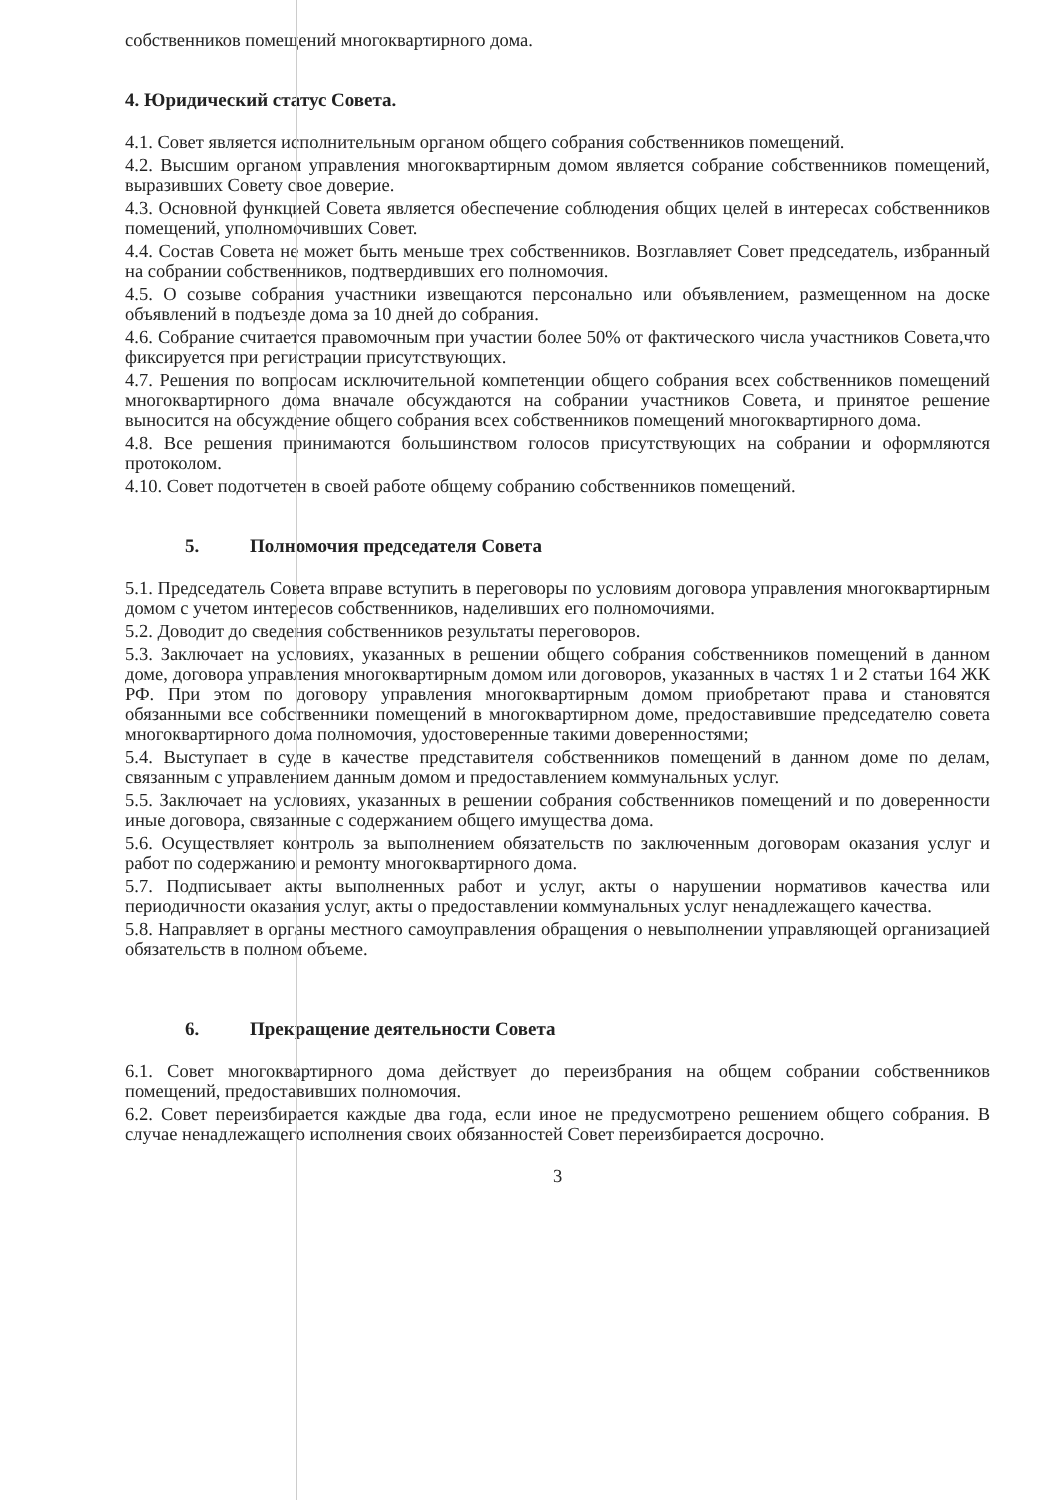собственников помещений многоквартирного дома.
4. Юридический статус Совета.
4.1. Совет является исполнительным органом общего собрания собственников помещений.
4.2. Высшим органом управления многоквартирным домом является собрание собственников помещений, выразивших Совету свое доверие.
4.3. Основной функцией Совета является обеспечение соблюдения общих целей в интересах собственников помещений, уполномочивших Совет.
4.4. Состав Совета не может быть меньше трех собственников. Возглавляет Совет председатель, избранный на собрании собственников, подтвердивших его полномочия.
4.5. О созыве собрания участники извещаются персонально или объявлением, размещенном на доске объявлений в подъезде дома за 10 дней до собрания.
4.6. Собрание считается правомочным при участии более 50% от фактического числа участников Совета,что фиксируется при регистрации присутствующих.
4.7. Решения по вопросам исключительной компетенции общего собрания всех собственников помещений многоквартирного дома вначале обсуждаются на собрании участников Совета, и принятое решение выносится на обсуждение общего собрания всех собственников помещений многоквартирного дома.
4.8. Все решения принимаются большинством голосов присутствующих на собрании и оформляются протоколом.
4.10. Совет подотчетен в своей работе общему собранию собственников помещений.
5. Полномочия председателя Совета
5.1. Председатель Совета вправе вступить в переговоры по условиям договора управления многоквартирным домом с учетом интересов собственников, наделивших его полномочиями.
5.2. Доводит до сведения собственников результаты переговоров.
5.3. Заключает на условиях, указанных в решении общего собрания собственников помещений в данном доме, договора управления многоквартирным домом или договоров, указанных в частях 1 и 2 статьи 164 ЖК РФ. При этом по договору управления многоквартирным домом приобретают права и становятся обязанными все собственники помещений в многоквартирном доме, предоставившие председателю совета многоквартирного дома полномочия, удостоверенные такими доверенностями;
5.4. Выступает в суде в качестве представителя собственников помещений в данном доме по делам, связанным с управлением данным домом и предоставлением коммунальных услуг.
5.5. Заключает на условиях, указанных в решении собрания собственников помещений и по доверенности иные договора, связанные с содержанием общего имущества дома.
5.6. Осуществляет контроль за выполнением обязательств по заключенным договорам оказания услуг и работ по содержанию и ремонту многоквартирного дома.
5.7. Подписывает акты выполненных работ и услуг, акты о нарушении нормативов качества или периодичности оказания услуг, акты о предоставлении коммунальных услуг ненадлежащего качества.
5.8. Направляет в органы местного самоуправления обращения о невыполнении управляющей организацией обязательств в полном объеме.
6. Прекращение деятельности Совета
6.1. Совет многоквартирного дома действует до переизбрания на общем собрании собственников помещений, предоставивших полномочия.
6.2. Совет переизбирается каждые два года, если иное не предусмотрено решением общего собрания. В случае ненадлежащего исполнения своих обязанностей Совет переизбирается досрочно.
3